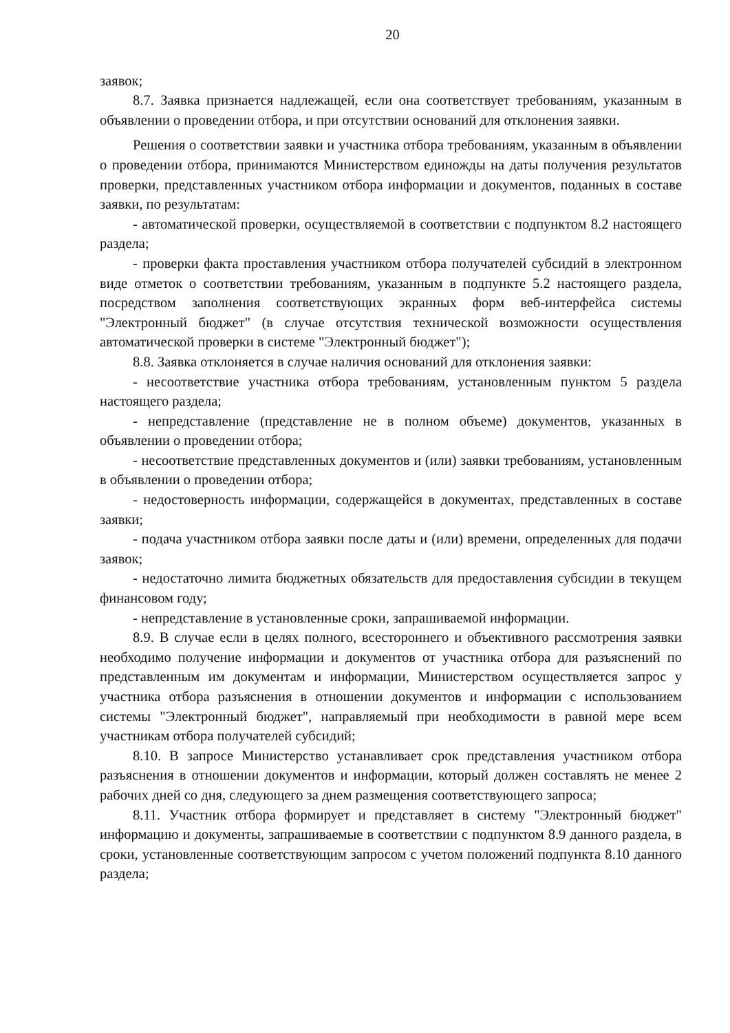20
заявок;
8.7. Заявка признается надлежащей, если она соответствует требованиям, указанным в объявлении о проведении отбора, и при отсутствии оснований для отклонения заявки.
Решения о соответствии заявки и участника отбора требованиям, указанным в объявлении о проведении отбора, принимаются Министерством единожды на даты получения результатов проверки, представленных участником отбора информации и документов, поданных в составе заявки, по результатам:
- автоматической проверки, осуществляемой в соответствии с подпунктом 8.2 настоящего раздела;
- проверки факта проставления участником отбора получателей субсидий в электронном виде отметок о соответствии требованиям, указанным в подпункте 5.2 настоящего раздела, посредством заполнения соответствующих экранных форм веб-интерфейса системы "Электронный бюджет" (в случае отсутствия технической возможности осуществления автоматической проверки в системе "Электронный бюджет");
8.8. Заявка отклоняется в случае наличия оснований для отклонения заявки:
- несоответствие участника отбора требованиям, установленным пунктом 5 раздела настоящего раздела;
- непредставление (представление не в полном объеме) документов, указанных в объявлении о проведении отбора;
- несоответствие представленных документов и (или) заявки требованиям, установленным в объявлении о проведении отбора;
- недостоверность информации, содержащейся в документах, представленных в составе заявки;
- подача участником отбора заявки после даты и (или) времени, определенных для подачи заявок;
- недостаточно лимита бюджетных обязательств для предоставления субсидии в текущем финансовом году;
- непредставление в установленные сроки, запрашиваемой информации.
8.9. В случае если в целях полного, всестороннего и объективного рассмотрения заявки необходимо получение информации и документов от участника отбора для разъяснений по представленным им документам и информации, Министерством осуществляется запрос у участника отбора разъяснения в отношении документов и информации с использованием системы "Электронный бюджет", направляемый при необходимости в равной мере всем участникам отбора получателей субсидий;
8.10. В запросе Министерство устанавливает срок представления участником отбора разъяснения в отношении документов и информации, который должен составлять не менее 2 рабочих дней со дня, следующего за днем размещения соответствующего запроса;
8.11. Участник отбора формирует и представляет в систему "Электронный бюджет" информацию и документы, запрашиваемые в соответствии с подпунктом 8.9 данного раздела, в сроки, установленные соответствующим запросом с учетом положений подпункта 8.10 данного раздела;